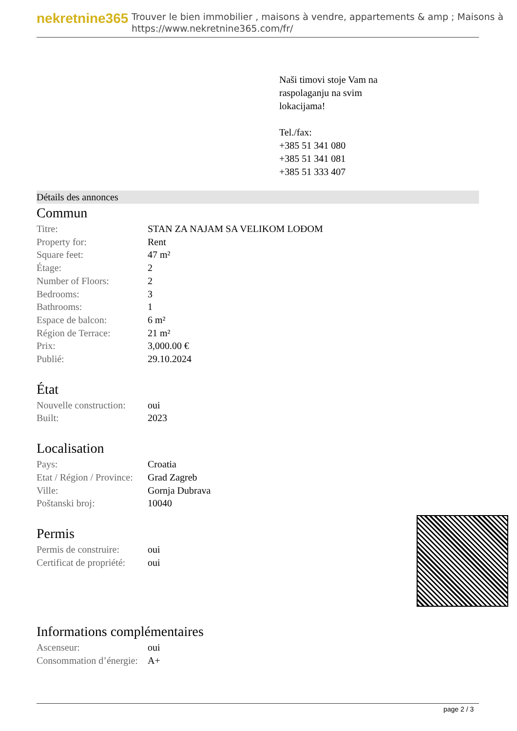nekretnine365
Trouver le bien immobilier , maisons à vendre, appartements & amp ; Maisons à
https://www.nekretnine365.com/fr/
Naši timovi stoje Vam na
raspolaganju na svim
lokacijama!
Tel./fax:
+385 51 341 080
+385 51 341 081
+385 51 333 407
Détails des annonces
Commun
| Titre: | STAN ZA NAJAM SA VELIKOM LOĐOM |
| Property for: | Rent |
| Square feet: | 47 m² |
| Étage: | 2 |
| Number of Floors: | 2 |
| Bedrooms: | 3 |
| Bathrooms: | 1 |
| Espace de balcon: | 6 m² |
| Région de Terrace: | 21 m² |
| Prix: | 3,000.00 € |
| Publié: | 29.10.2024 |
État
| Nouvelle construction: | oui |
| Built: | 2023 |
Localisation
| Pays: | Croatia |
| Etat / Région / Province: | Grad Zagreb |
| Ville: | Gornja Dubrava |
| Poštanski broj: | 10040 |
Permis
| Permis de construire: | oui |
| Certificat de propriété: | oui |
Informations complémentaires
| Ascenseur: | oui |
| Consommation d’énergie: | A+ |
page 2 / 3